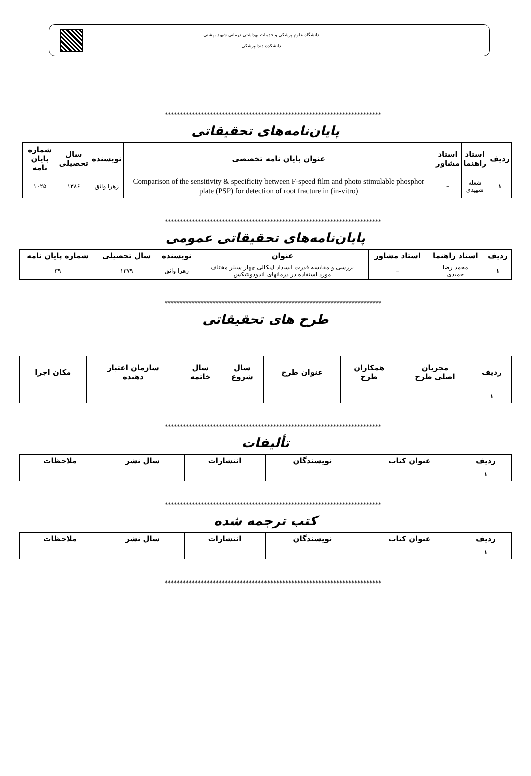دانشگاه علوم پزشکی و خدمات بهداشتی درمانی شهید بهشتی
دانشکده دندانپزشکی
************************************************************************
پایان‌نامه‌های تحقیقاتی
| ردیف | استاد راهنما | استاد مشاور | عنوان پایان نامه تخصصی | نویسنده | سال تحصیلی | شماره پایان نامه |
| --- | --- | --- | --- | --- | --- | --- |
| ۱ | شعله شهیدی | – | Comparison of the sensitivity & specificity between F-speed film and photo stimulable phosphor plate (PSP) for detection of root fracture in (in-vitro) | زهرا واثق | ۱۳۸۶ | ۱۰۲۵ |
************************************************************************
پایان‌نامه‌های تحقیقاتی عمومی
| ردیف | استاد راهنما | استاد مشاور | عنوان | نویسنده | سال تحصیلی | شماره پایان نامه |
| --- | --- | --- | --- | --- | --- | --- |
| ۱ | محمد رضا حمیدی | – | بررسی و مقایسه قدرت انسداد اپیکالی چهار سیلر مختلف مورد استفاده در درمانهای اندودونتیکس | زهرا واثق | ۱۳۷۹ | ۳۹ |
************************************************************************
طرح های تحقیقاتی
| ردیف | مجریان اصلی طرح | همکاران طرح | عنوان طرح | سال شروع | سال خاتمه | سازمان اعتبار دهنده | مکان اجرا |
| --- | --- | --- | --- | --- | --- | --- | --- |
| ۱ | | | | | | | |
************************************************************************
تألیفات
| ردیف | عنوان کتاب | نویسندگان | انتشارات | سال نشر | ملاحظات |
| --- | --- | --- | --- | --- | --- |
| ۱ | | | | | |
************************************************************************
کتب ترجمه شده
| ردیف | عنوان کتاب | نویسندگان | انتشارات | سال نشر | ملاحظات |
| --- | --- | --- | --- | --- | --- |
| ۱ | | | | | |
************************************************************************